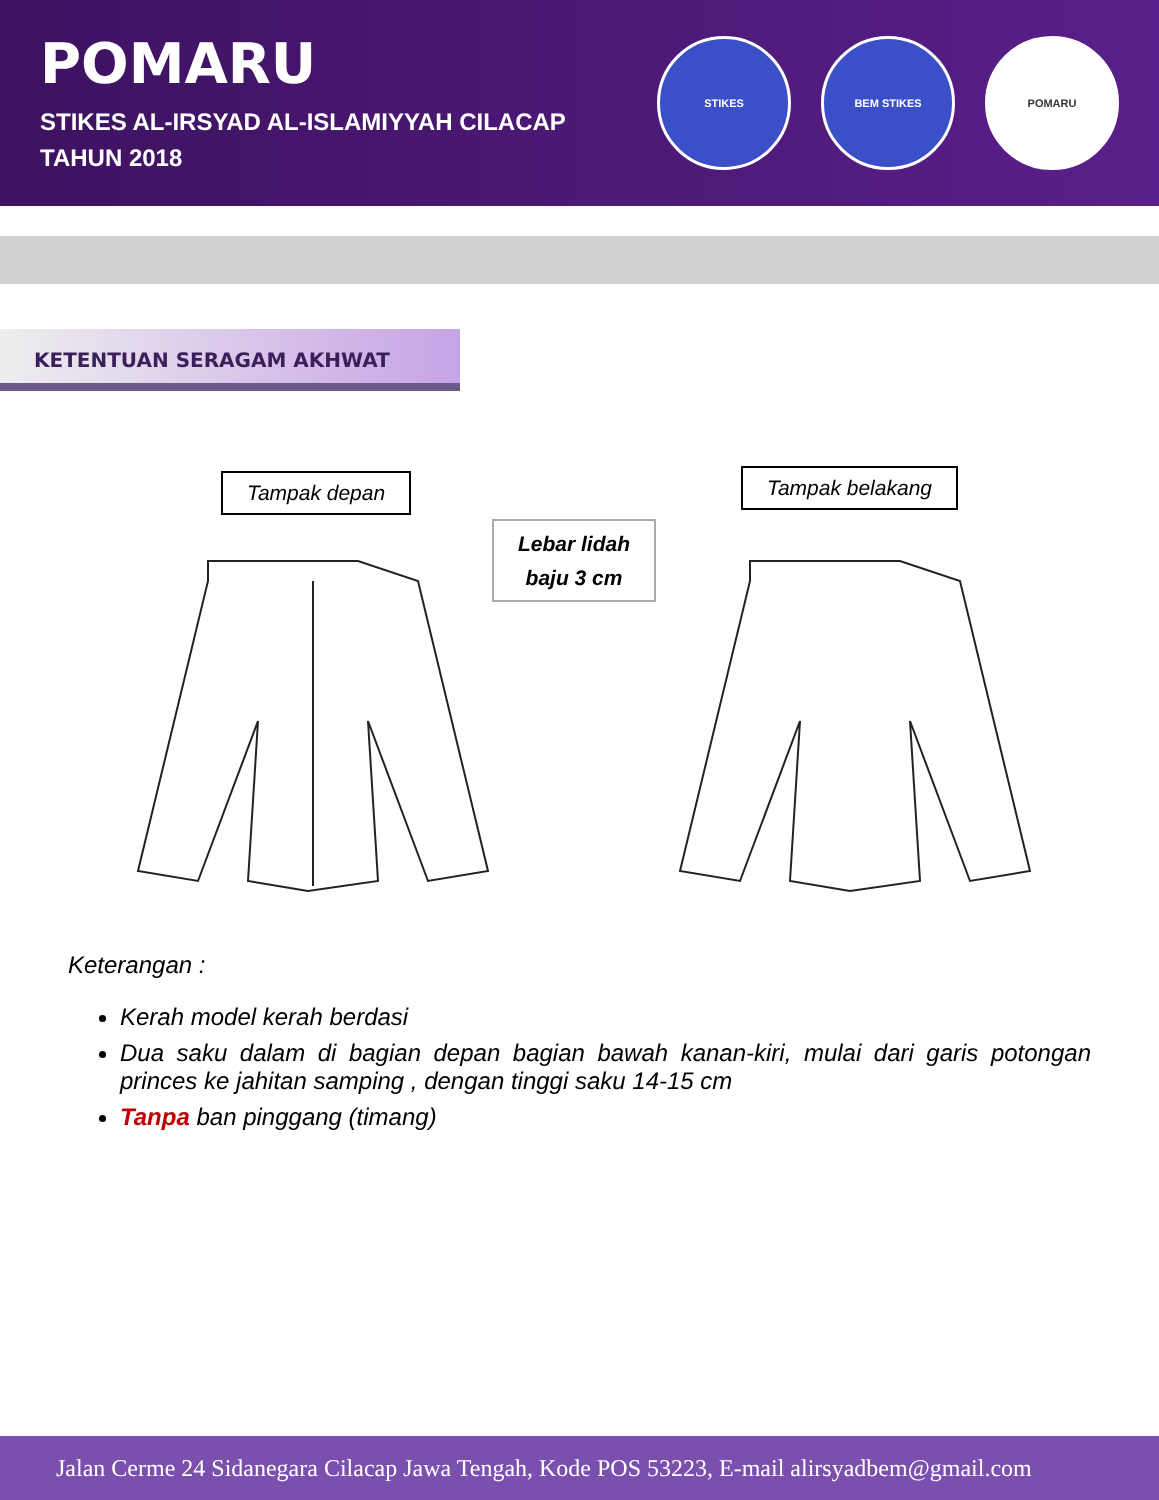POMARU
STIKES AL-IRSYAD AL-ISLAMIYYAH CILACAP
TAHUN 2018
STIKES BEM STIKES POMARU
KETENTUAN SERAGAM AKHWAT
Tampak depan Tampak belakang
Lebar lidah
baju 3 cm
Keterangan :
Kerah model kerah berdasi
Dua saku dalam di bagian depan bagian bawah kanan-kiri, mulai dari garis potongan princes ke jahitan samping , dengan tinggi saku 14-15 cm
Tanpa ban pinggang (timang)
Jalan Cerme 24 Sidanegara Cilacap Jawa Tengah, Kode POS 53223, E-mail alirsyadbem@gmail.com